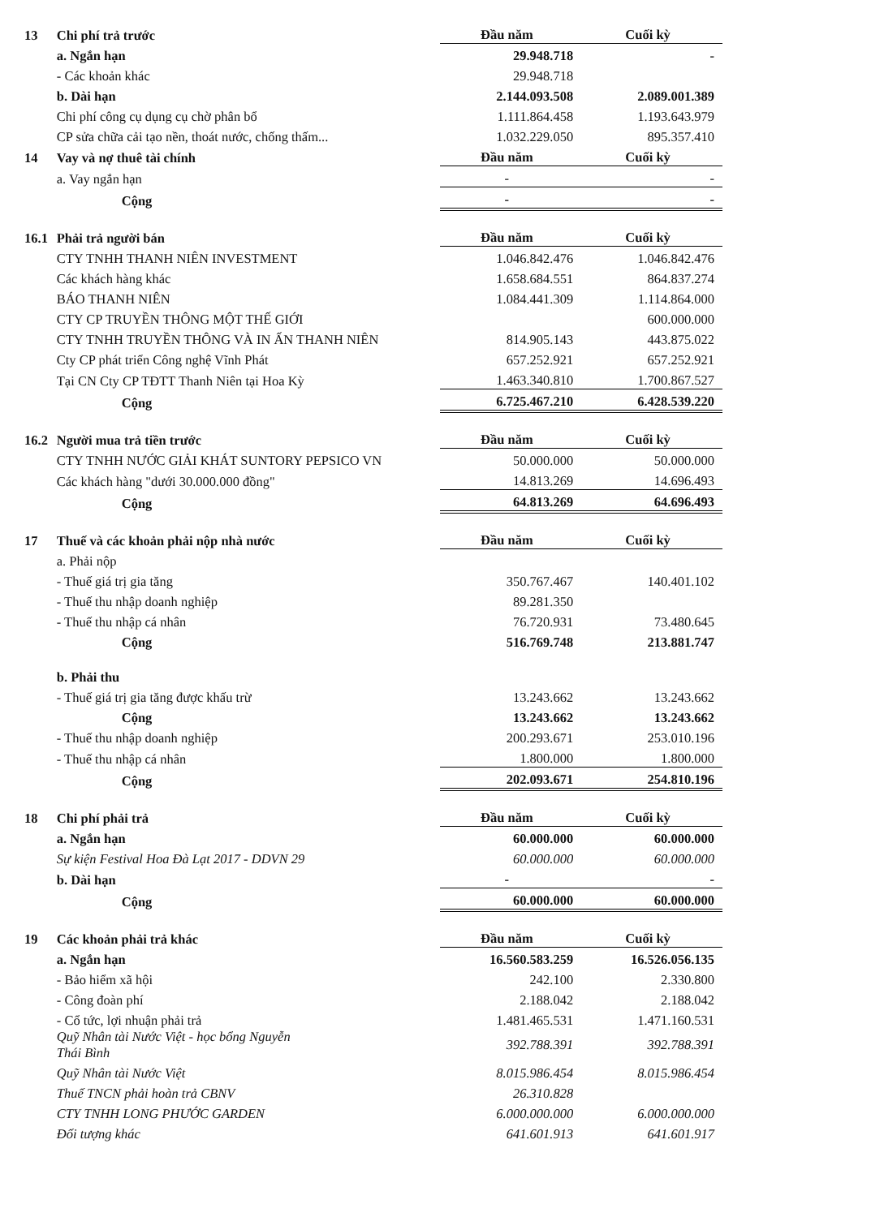| 13 | Chi phí trả trước | Đầu năm | Cuối kỳ |
| | a. Ngắn hạn | 29.948.718 | - |
| | - Các khoản khác | 29.948.718 | |
| | b. Dài hạn | 2.144.093.508 | 2.089.001.389 |
| | Chi phí công cụ dụng cụ chờ phân bổ | 1.111.864.458 | 1.193.643.979 |
| | CP sửa chữa cải tạo nền, thoát nước, chống thấm... | 1.032.229.050 | 895.357.410 |
| 14 | Vay và nợ thuê tài chính | Đầu năm | Cuối kỳ |
| | a. Vay ngắn hạn | - | - |
| | Cộng | - | - |
| 16.1 | Phải trả người bán | Đầu năm | Cuối kỳ |
| | CTY TNHH THANH NIÊN INVESTMENT | 1.046.842.476 | 1.046.842.476 |
| | Các khách hàng khác | 1.658.684.551 | 864.837.274 |
| | BÁO THANH NIÊN | 1.084.441.309 | 1.114.864.000 |
| | CTY CP TRUYỀN THÔNG MỘT THẾ GIỚI | | 600.000.000 |
| | CTY TNHH TRUYỀN THÔNG VÀ IN ẤN THANH NIÊN | 814.905.143 | 443.875.022 |
| | Cty CP phát triển Công nghệ Vĩnh Phát | 657.252.921 | 657.252.921 |
| | Tại CN Cty CP TĐTT Thanh Niên tại Hoa Kỳ | 1.463.340.810 | 1.700.867.527 |
| | Cộng | 6.725.467.210 | 6.428.539.220 |
| 16.2 | Người mua trả tiền trước | Đầu năm | Cuối kỳ |
| | CTY TNHH NƯỚC GIẢI KHÁT SUNTORY PEPSICO VN | 50.000.000 | 50.000.000 |
| | Các khách hàng "dưới 30.000.000 đồng" | 14.813.269 | 14.696.493 |
| | Cộng | 64.813.269 | 64.696.493 |
| 17 | Thuế và các khoản phải nộp nhà nước | Đầu năm | Cuối kỳ |
| | a. Phải nộp | | |
| | - Thuế giá trị gia tăng | 350.767.467 | 140.401.102 |
| | - Thuế thu nhập doanh nghiệp | 89.281.350 | |
| | - Thuế thu nhập cá nhân | 76.720.931 | 73.480.645 |
| | Cộng | 516.769.748 | 213.881.747 |
| | b. Phải thu | | |
| | - Thuế giá trị gia tăng được khấu trừ | 13.243.662 | 13.243.662 |
| | Cộng | 13.243.662 | 13.243.662 |
| | - Thuế thu nhập doanh nghiệp | 200.293.671 | 253.010.196 |
| | - Thuế thu nhập cá nhân | 1.800.000 | 1.800.000 |
| | Cộng | 202.093.671 | 254.810.196 |
| 18 | Chi phí phải trả | Đầu năm | Cuối kỳ |
| | a. Ngắn hạn | 60.000.000 | 60.000.000 |
| | Sự kiện Festival Hoa Đà Lạt 2017 - DDVN 29 | 60.000.000 | 60.000.000 |
| | b. Dài hạn | - | - |
| | Cộng | 60.000.000 | 60.000.000 |
| 19 | Các khoản phải trả khác | Đầu năm | Cuối kỳ |
| | a. Ngắn hạn | 16.560.583.259 | 16.526.056.135 |
| | - Bảo hiểm xã hội | 242.100 | 2.330.800 |
| | - Công đoàn phí | 2.188.042 | 2.188.042 |
| | - Cổ tức, lợi nhuận phải trả | 1.481.465.531 | 1.471.160.531 |
| | Quỹ Nhân tài Nước Việt - học bổng Nguyễn Thái Bình | 392.788.391 | 392.788.391 |
| | Quỹ Nhân tài Nước Việt | 8.015.986.454 | 8.015.986.454 |
| | Thuế TNCN phải hoàn trả CBNV | 26.310.828 | |
| | CTY TNHH LONG PHƯỚC GARDEN | 6.000.000.000 | 6.000.000.000 |
| | Đối tượng khác | 641.601.913 | 641.601.917 |